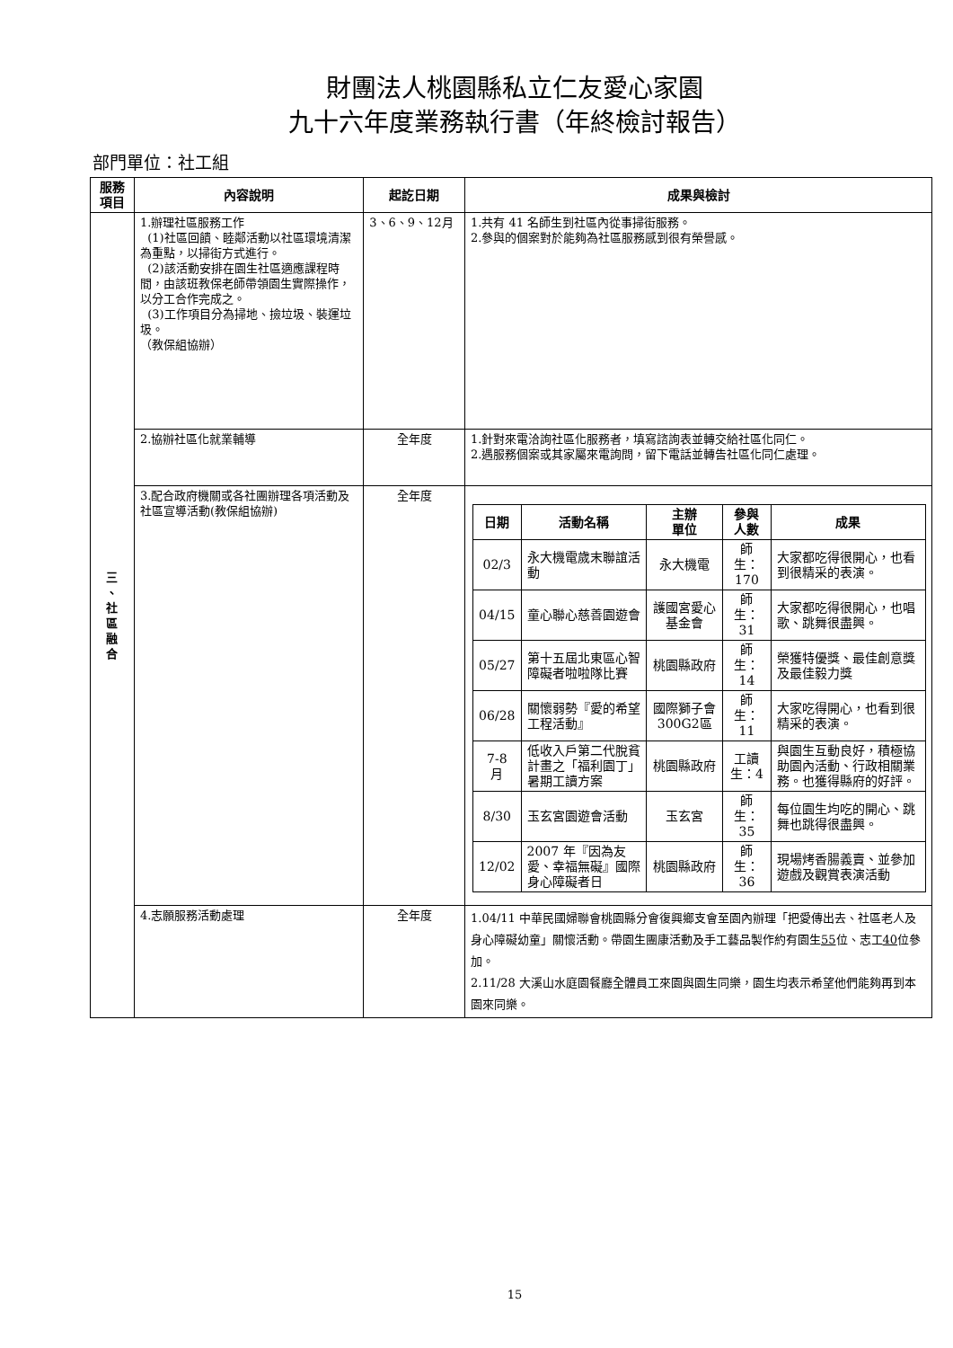財團法人桃園縣私立仁友愛心家園
九十六年度業務執行書（年終檢討報告）
部門單位：社工組
| 服務 項目 | 內容說明 | 起訖日期 | 成果與檢討 |
| --- | --- | --- | --- |
| 三 、 社 區 融 合 | 1.辦理社區服務工作 (1)社區回饋、睦鄰活動以社區環境清潔為重點，以掃街方式進行。 (2)該活動安排在園生社區適應課程時間，由該班教保老師帶領園生實際操作，以分工合作完成之。 (3)工作項目分為掃地、撿垃圾、裝運垃圾。 （教保組協辦） | 3、6、9、12月 | 1.共有 41 名師生到社區內從事掃街服務。 2.參與的個案對於能夠為社區服務感到很有榮譽感。 |
| | 2.協辦社區化就業輔導 | 全年度 | 1.針對來電洽詢社區化服務者，填寫諮詢表並轉交給社區化同仁。 2.遇服務個案或其家屬來電詢問，留下電話並轉告社區化同仁處理。 |
| | 3.配合政府機關或各社團辦理各項活動及社區宣導活動(教保組協辦) | 全年度 | / 日期 / 活動名稱 / 主辦 單位 / 參與 人數 / 成果 / / --- / --- / --- / --- / --- / / 02/3 / 永大機電歲末聯誼活動 / 永大機電 / 師生：170 / 大家都吃得很開心，也看到很精采的表演。 / / 04/15 / 童心聯心慈善園遊會 / 護國宮愛心基金會 / 師生：31 / 大家都吃得很開心，也唱歌、跳舞很盡興。 / / 05/27 / 第十五屆北東區心智障礙者啦啦隊比賽 / 桃園縣政府 / 師生：14 / 榮獲特優獎、最佳創意獎及最佳毅力獎 / / 06/28 / 關懷弱勢『愛的希望工程活動』 / 國際獅子會300G2區 / 師生：11 / 大家吃得開心，也看到很精采的表演。 / / 7-8 月 / 低收入戶第二代脫貧計畫之「福利園丁」暑期工讀方案 / 桃園縣政府 / 工讀生：4 / 與園生互動良好，積極協助園內活動、行政相關業務。也獲得縣府的好評。 / / 8/30 / 玉玄宮園遊會活動 / 玉玄宮 / 師生：35 / 每位園生均吃的開心、跳舞也跳得很盡興。 / / 12/02 / 2007 年『因為友愛、幸福無礙』國際身心障礙者日 / 桃園縣政府 / 師生：36 / 現場烤香腸義賣、並參加遊戲及觀賞表演活動 / |
| | 4.志願服務活動處理 | 全年度 | 1.04/11 中華民國婦聯會桃園縣分會復興鄉支會至園內辦理「把愛傳出去、社區老人及身心障礙幼童」關懷活動。帶園生團康活動及手工藝品製作約有園生 55 位、志工 40 位參加。 2.11/28 大溪山水庭園餐廳全體員工來園與園生同樂，園生均表示希望他們能夠再到本園來同樂。 |
15